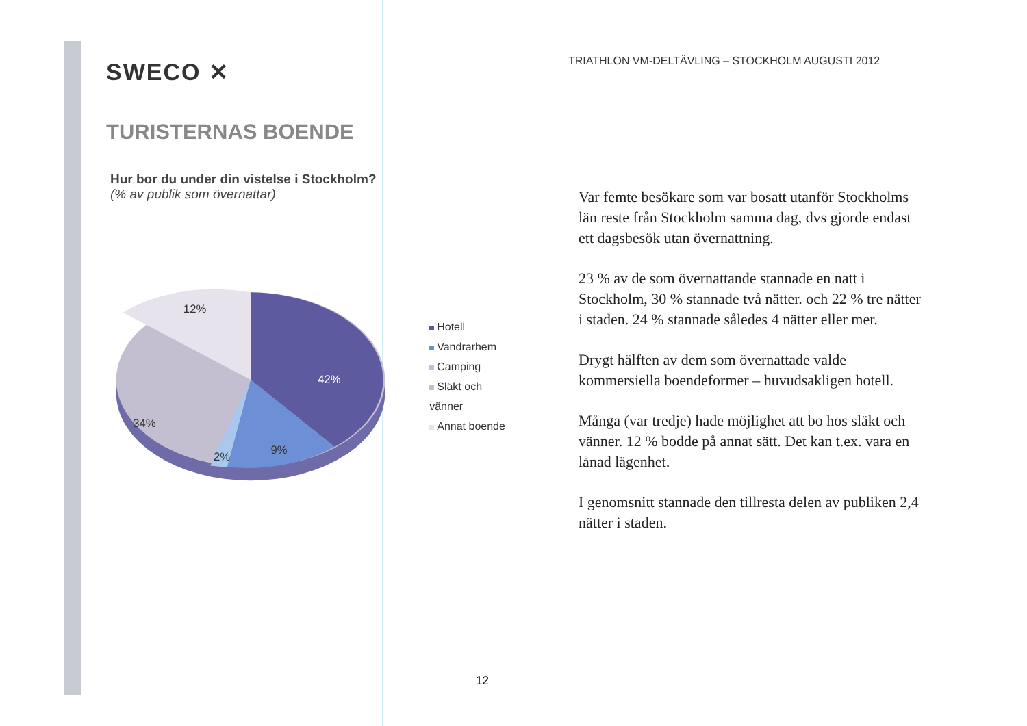SWECO ✕
TURISTERNAS BOENDE
Hur bor du under din vistelse i Stockholm?
(% av publik som övernattar)
12%
42%
34%
2%
9%
Hotell
Vandrarhem
Camping
Släkt och vänner
Annat boende
TRIATHLON VM-DELTÄVLING – STOCKHOLM AUGUSTI 2012
Var femte besökare som var bosatt utanför Stockholms län reste från Stockholm samma dag, dvs gjorde endast ett dagsbesök utan övernattning.
23 % av de som övernattande stannade en natt i Stockholm, 30 % stannade två nätter. och 22 % tre nätter i staden. 24 % stannade således 4 nätter eller mer.
Drygt hälften av dem som övernattade valde kommersiella boendeformer – huvudsakligen hotell.
Många (var tredje) hade möjlighet att bo hos släkt och vänner. 12 % bodde på annat sätt. Det kan t.ex. vara en lånad lägenhet.
I genomsnitt stannade den tillresta delen av publiken 2,4 nätter i staden.
12